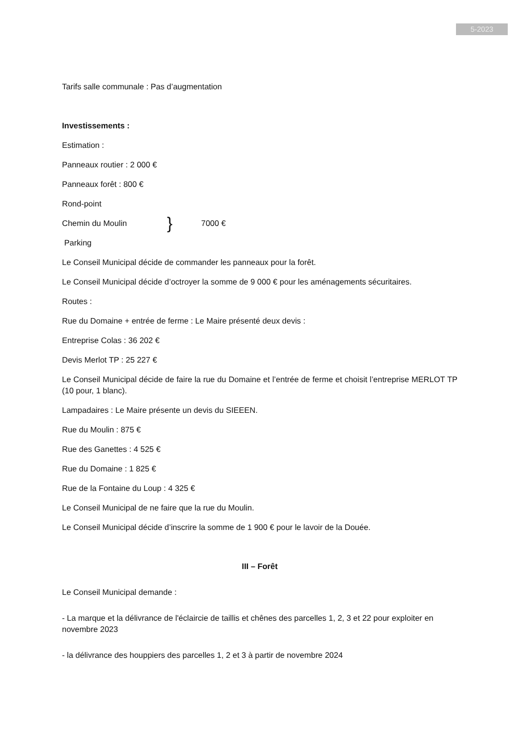5-2023
Tarifs salle communale : Pas d’augmentation
Investissements :
Estimation :
Panneaux routier : 2 000 €
Panneaux forêt : 800 €
Rond-point
Chemin du Moulin } 7000 €
Parking
Le Conseil Municipal décide de commander les panneaux pour la forêt.
Le Conseil Municipal décide d’octroyer la somme de 9 000 € pour les aménagements sécuritaires.
Routes :
Rue du Domaine + entrée de ferme : Le Maire présenté deux devis :
Entreprise Colas : 36 202 €
Devis Merlot TP : 25 227 €
Le Conseil Municipal décide de faire la rue du Domaine et l’entrée de ferme et choisit l’entreprise MERLOT TP (10 pour, 1 blanc).
Lampadaires : Le Maire présente un devis du SIEEEN.
Rue du Moulin : 875 €
Rue des Ganettes : 4 525 €
Rue du Domaine : 1 825 €
Rue de la Fontaine du Loup : 4 325 €
Le Conseil Municipal de ne faire que la rue du Moulin.
Le Conseil Municipal décide d’inscrire la somme de 1 900 € pour le lavoir de la Douée.
III – Forêt
Le Conseil Municipal demande :
- La marque et la délivrance de l'éclaircie de taillis et chênes des parcelles 1, 2, 3 et 22 pour exploiter en novembre 2023
- la délivrance des houppiers des parcelles 1, 2 et 3 à partir de novembre 2024